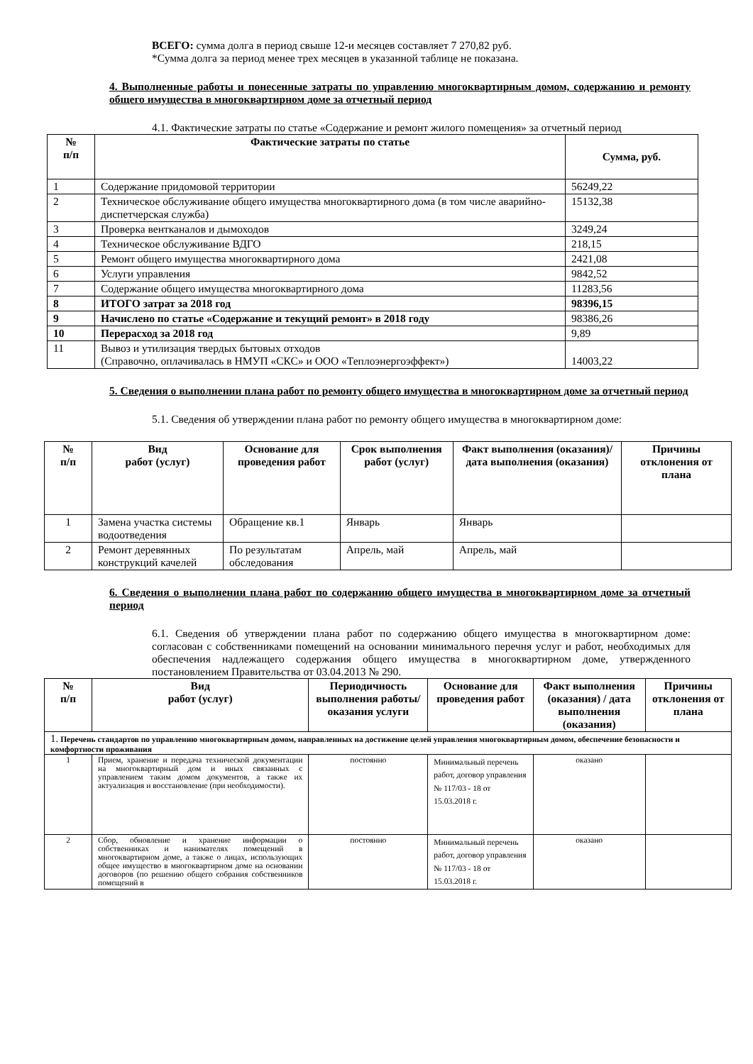ВСЕГО: сумма долга в период свыше 12-и месяцев составляет 7 270,82 руб.
*Сумма долга за период менее трех месяцев в указанной таблице не показана.
4. Выполненные работы и понесенные затраты по управлению многоквартирным домом, содержанию и ремонту общего имущества в многоквартирном доме за отчетный период
4.1. Фактические затраты по статье «Содержание и ремонт жилого помещения» за отчетный период
| № п/п | Фактические затраты по статье | Сумма, руб. |
| --- | --- | --- |
| 1 | Содержание придомовой территории | 56249,22 |
| 2 | Техническое обслуживание общего имущества многоквартирного дома (в том числе аварийно-диспетчерская служба) | 15132,38 |
| 3 | Проверка вентканалов и дымоходов | 3249,24 |
| 4 | Техническое обслуживание ВДГО | 218,15 |
| 5 | Ремонт общего имущества многоквартирного дома | 2421,08 |
| 6 | Услуги управления | 9842,52 |
| 7 | Содержание общего имущества многоквартирного дома | 11283,56 |
| 8 | ИТОГО затрат за 2018 год | 98396,15 |
| 9 | Начислено по статье «Содержание и текущий ремонт» в 2018 году | 98386,26 |
| 10 | Перерасход за 2018 год | 9,89 |
| 11 | Вывоз и утилизация твердых бытовых отходов (Справочно, оплачивалась в НМУП «СКС» и ООО «Теплоэнергоэффект») | 14003,22 |
5. Сведения о выполнении плана работ по ремонту общего имущества в многоквартирном доме за отчетный период
5.1. Сведения об утверждении плана работ по ремонту общего имущества в многоквартирном доме:
| № п/п | Вид работ (услуг) | Основание для проведения работ | Срок выполнения работ (услуг) | Факт выполнения (оказания)/ дата выполнения (оказания) | Причины отклонения от плана |
| --- | --- | --- | --- | --- | --- |
| 1 | Замена участка системы водоотведения | Обращение кв.1 | Январь | Январь | |
| 2 | Ремонт деревянных конструкций качелей | По результатам обследования | Апрель, май | Апрель, май | |
6. Сведения о выполнении плана работ по содержанию общего имущества в многоквартирном доме за отчетный период
6.1. Сведения об утверждении плана работ по содержанию общего имущества в многоквартирном доме: согласован с собственниками помещений на основании минимального перечня услуг и работ, необходимых для обеспечения надлежащего содержания общего имущества в многоквартирном доме, утвержденного постановлением Правительства от 03.04.2013 № 290.
| № п/п | Вид работ (услуг) | Периодичность выполнения работы/оказания услуги | Основание для проведения работ | Факт выполнения (оказания) / дата выполнения (оказания) | Причины отклонения от плана |
| --- | --- | --- | --- | --- | --- |
| 1. Перечень стандартов по управлению многоквартирным домом, направленных на достижение целей управления многоквартирным домом, обеспечение безопасности и комфортности проживания | | | | | |
| 1 | Прием, хранение и передача технической документации на многоквартирный дом и иных связанных с управлением таким домом документов, а также их актуализация и восстановление (при необходимости). | постоянно | Минимальный перечень работ, договор управления № 117/03 - 18 от 15.03.2018 г. | оказано | |
| 2 | Сбор, обновление и хранение информации о собственниках и нанимателях помещений в многоквартирном доме, а также о лицах, использующих общее имущество в многоквартирном доме на основании договоров (по решению общего собрания собственников помещений в | постоянно | Минимальный перечень работ, договор управления № 117/03 - 18 от 15.03.2018 г. | оказано | |